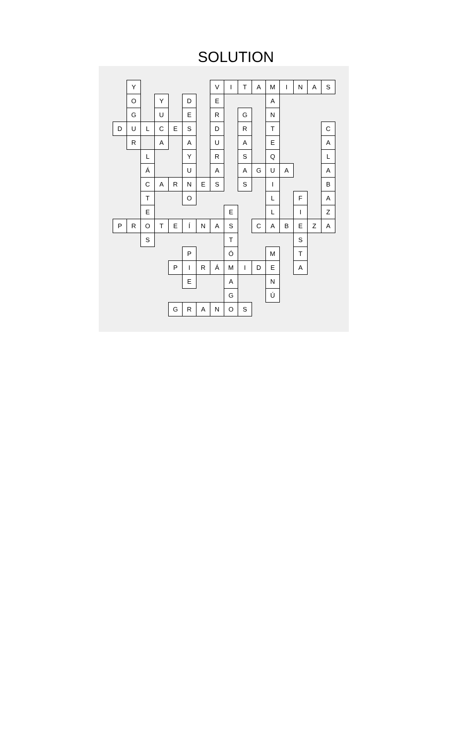SOLUTION
| | Y | | | | | | V | I | T | A | M | I | N | A | S |
| | O | | Y | | D | | E | | | | A | | | | |
| | G | | U | | E | | R | | G | | N | | | | |
| D | U | L | C | E | S | | D | | R | | T | | | | C |
| | R | | A | | A | | U | | A | | E | | | | A |
| | | L | | | Y | | R | | S | | Q | | | | L |
| | | Á | | | U | | A | | A | G | U | A | | | A |
| | | C | A | R | N | E | S | | S | | I | | | | B |
| | | T | | | O | | | | | | L | | F | | A |
| | | E | | | | | | E | | | L | | I | | Z |
| P | R | O | T | E | Í | N | A | S | | C | A | B | E | Z | A |
| | | S | | | | | | T | | | | | S | | |
| | | | | | P | | | Ó | | | M | | T | | |
| | | | | P | I | R | Á | M | I | D | E | | A | | |
| | | | | | E | | | A | | | N | | | | |
| | | | | | | | | G | | | Ú | | | | |
| | | | | G | R | A | N | O | S | | | | | | |